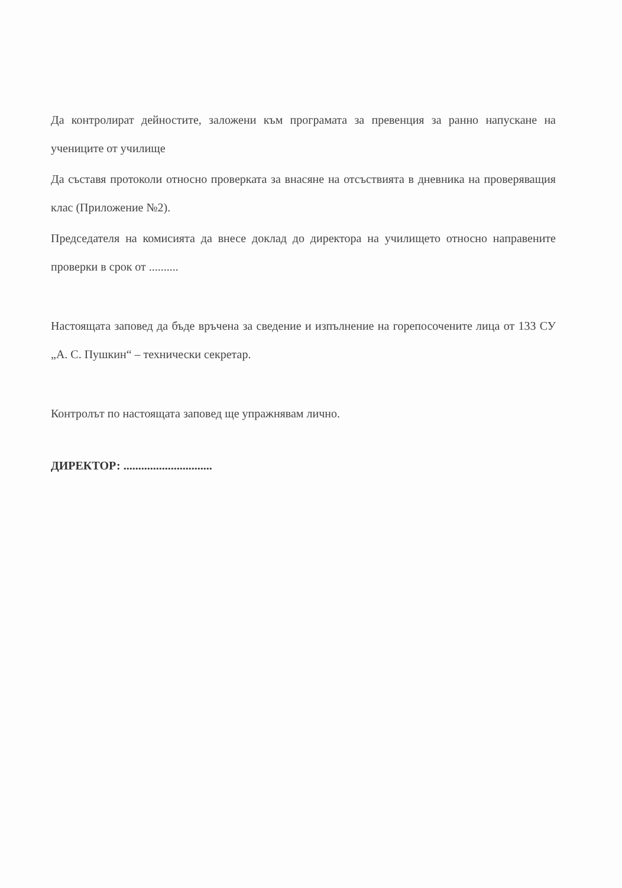Да контролират дейностите, заложени към програмата за превенция за ранно напускане на учениците от училище
Да съставя протоколи относно проверката за внасяне на отсъствията в дневника на проверяващия клас (Приложение №2).
Председателя на комисията да внесе доклад до директора на училището относно направените проверки в срок от ..........
Настоящата заповед да бъде връчена за сведение и изпълнение на горепосочените лица от 133 СУ „А. С. Пушкин“ – технически секретар.
Контролът по настоящата заповед ще упражнявам лично.
ДИРЕКТОР: ..............................